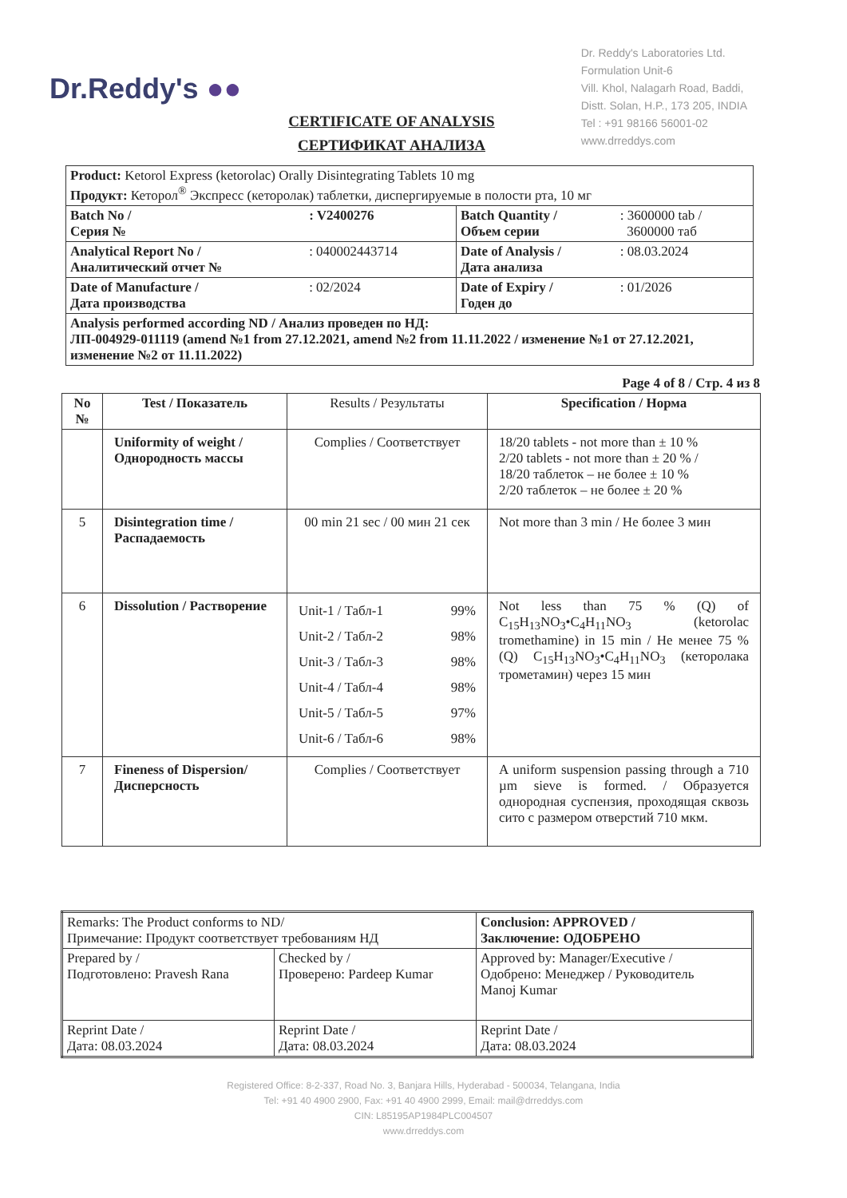Dr.Reddy's ●●
Dr. Reddy's Laboratories Ltd.
Formulation Unit-6
Vill. Khol, Nalagarh Road, Baddi,
Distt. Solan, H.P., 173 205, INDIA
Tel : +91 98166 56001-02
www.drreddys.com
CERTIFICATE OF ANALYSIS
СЕРТИФИКАТ АНАЛИЗА
| Product: Ketorol Express (ketorolac) Orally Disintegrating Tablets 10 mg Продукт: Кеторол<sup>®</sup> Экспресс (кеторолак) таблетки, диспергируемые в полости рта, 10 мг | | | |
| Batch No / Серия № | : V2400276 | Batch Quantity / Объем серии | : 3600000 tab / 3600000 таб |
| Analytical Report No / Аналитический отчет № | : 040002443714 | Date of Analysis / Дата анализа | : 08.03.2024 |
| Date of Manufacture / Дата производства | : 02/2024 | Date of Expiry / Годен до | : 01/2026 |
| Analysis performed according ND / Анализ проведен по НД: ЛП-004929-011119 (amend №1 from 27.12.2021, amend №2 from 11.11.2022 / изменение №1 от 27.12.2021, изменение №2 от 11.11.2022) | | | |
Page 4 of 8 / Стр. 4 из 8
| No № | Test / Показатель | Results / Результаты | Specification / Норма |
| --- | --- | --- | --- |
| | Uniformity of weight / Однородность массы | Complies / Соответствует | 18/20 tablets - not more than ± 10 % 2/20 tablets - not more than ± 20 % / 18/20 таблеток – не более ± 10 % 2/20 таблеток – не более ± 20 % |
| 5 | Disintegration time / Распадаемость | 00 min 21 sec / 00 мин 21 сек | Not more than 3 min / Не более 3 мин |
| 6 | Dissolution / Растворение | Unit-1 / Табл-1 99% Unit-2 / Табл-2 98% Unit-3 / Табл-3 98% Unit-4 / Табл-4 98% Unit-5 / Табл-5 97% Unit-6 / Табл-6 98% | Not less than 75 % (Q) of C<sub>15</sub>H<sub>13</sub>NO<sub>3</sub>•C<sub>4</sub>H<sub>11</sub>NO<sub>3</sub> (ketorolac tromethamine) in 15 min / Не менее 75 % (Q) C<sub>15</sub>H<sub>13</sub>NO<sub>3</sub>•C<sub>4</sub>H<sub>11</sub>NO<sub>3</sub> (кеторолака трометамин) через 15 мин |
| 7 | Fineness of Dispersion/ Дисперсность | Complies / Соответствует | A uniform suspension passing through a 710 µm sieve is formed. / Образуется однородная суспензия, проходящая сквозь сито с размером отверстий 710 мкм. |
| Remarks: The Product conforms to ND/ Примечание: Продукт соответствует требованиям НД | | Conclusion: APPROVED / Заключение: ОДОБРЕНО |
| Prepared by / Подготовлено: Pravesh Rana | Checked by / Проверено: Pardeep Kumar | Approved by: Manager/Executive / Одобрено: Менеджер / Руководитель Manoj Kumar |
| Reprint Date / Дата: 08.03.2024 | Reprint Date / Дата: 08.03.2024 | Reprint Date / Дата: 08.03.2024 |
Registered Office: 8-2-337, Road No. 3, Banjara Hills, Hyderabad - 500034, Telangana, India
Tel: +91 40 4900 2900, Fax: +91 40 4900 2999, Email: mail@drreddys.com
CIN: L85195AP1984PLC004507
www.drreddys.com